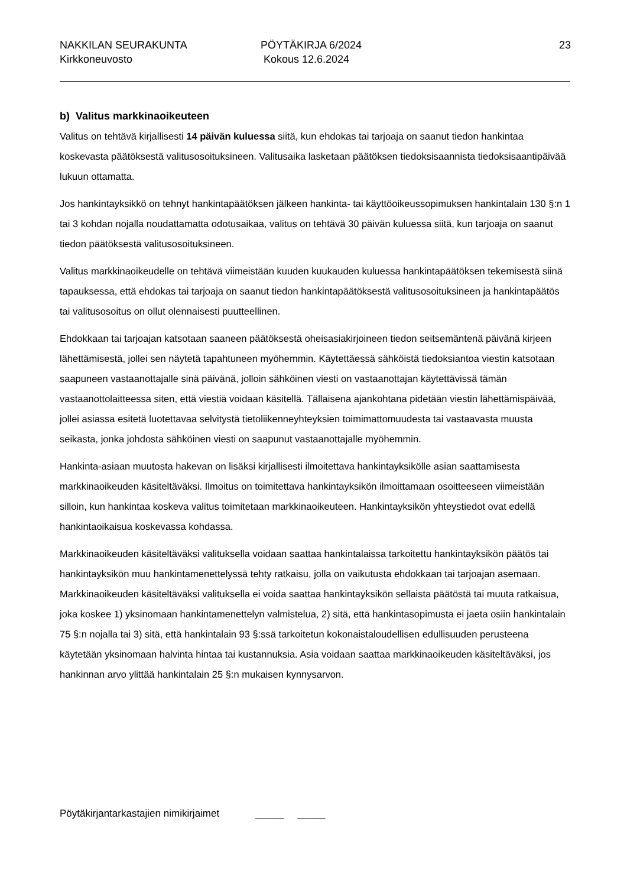NAKKILAN SEURAKUNTA
Kirkkoneuvosto
PÖYTÄKIRJA 6/2024
Kokous 12.6.2024
23
b) Valitus markkinaoikeuteen
Valitus on tehtävä kirjallisesti 14 päivän kuluessa siitä, kun ehdokas tai tarjoaja on saanut tiedon hankintaa koskevasta päätöksestä valitusosoituksineen. Valitusaika lasketaan päätöksen tiedoksisaannista tiedoksisaantipäivää lukuun ottamatta.
Jos hankintayksikkö on tehnyt hankintapäätöksen jälkeen hankinta- tai käyttöoikeussopimuksen hankintalain 130 §:n 1 tai 3 kohdan nojalla noudattamatta odotusaikaa, valitus on tehtävä 30 päivän kuluessa siitä, kun tarjoaja on saanut tiedon päätöksestä valitusosoituksineen.
Valitus markkinaoikeudelle on tehtävä viimeistään kuuden kuukauden kuluessa hankintapäätöksen tekemisestä siinä tapauksessa, että ehdokas tai tarjoaja on saanut tiedon hankintapäätöksestä valitusosoituksineen ja hankintapäätös tai valitusosoitus on ollut olennaisesti puutteellinen.
Ehdokkaan tai tarjoajan katsotaan saaneen päätöksestä oheisasiakirjoineen tiedon seitsemäntenä päivänä kirjeen lähettämisestä, jollei sen näytetä tapahtuneen myöhemmin. Käytettäessä sähköistä tiedoksiantoa viestin katsotaan saapuneen vastaanottajalle sinä päivänä, jolloin sähköinen viesti on vastaanottajan käytettävissä tämän vastaanottolaitteessa siten, että viestiä voidaan käsitellä. Tällaisena ajankohtana pidetään viestin lähettämispäivää, jollei asiassa esitetä luotettavaa selvitystä tietoliikenneyhteyksien toimimattomuudesta tai vastaavasta muusta seikasta, jonka johdosta sähköinen viesti on saapunut vastaanottajalle myöhemmin.
Hankinta-asiaan muutosta hakevan on lisäksi kirjallisesti ilmoitettava hankintayksikölle asian saattamisesta markkinaoikeuden käsiteltäväksi. Ilmoitus on toimitettava hankintayksikön ilmoittamaan osoitteeseen viimeistään silloin, kun hankintaa koskeva valitus toimitetaan markkinaoikeuteen. Hankintayksikön yhteystiedot ovat edellä hankintaoikaisua koskevassa kohdassa.
Markkinaoikeuden käsiteltäväksi valituksella voidaan saattaa hankintalaissa tarkoitettu hankintayksikön päätös tai hankintayksikön muu hankintamenettelyssä tehty ratkaisu, jolla on vaikutusta ehdokkaan tai tarjoajan asemaan. Markkinaoikeuden käsiteltäväksi valituksella ei voida saattaa hankintayksikön sellaista päätöstä tai muuta ratkaisua, joka koskee 1) yksinomaan hankintamenettelyn valmistelua, 2) sitä, että hankintasopimusta ei jaeta osiin hankintalain 75 §:n nojalla tai 3) sitä, että hankintalain 93 §:ssä tarkoitetun kokonaistaloudellisen edullisuuden perusteena käytetään yksinomaan halvinta hintaa tai kustannuksia. Asia voidaan saattaa markkinaoikeuden käsiteltäväksi, jos hankinnan arvo ylittää hankintalain 25 §:n mukaisen kynnysarvon.
Pöytäkirjantarkastajien nimikirjaimet _____ _____